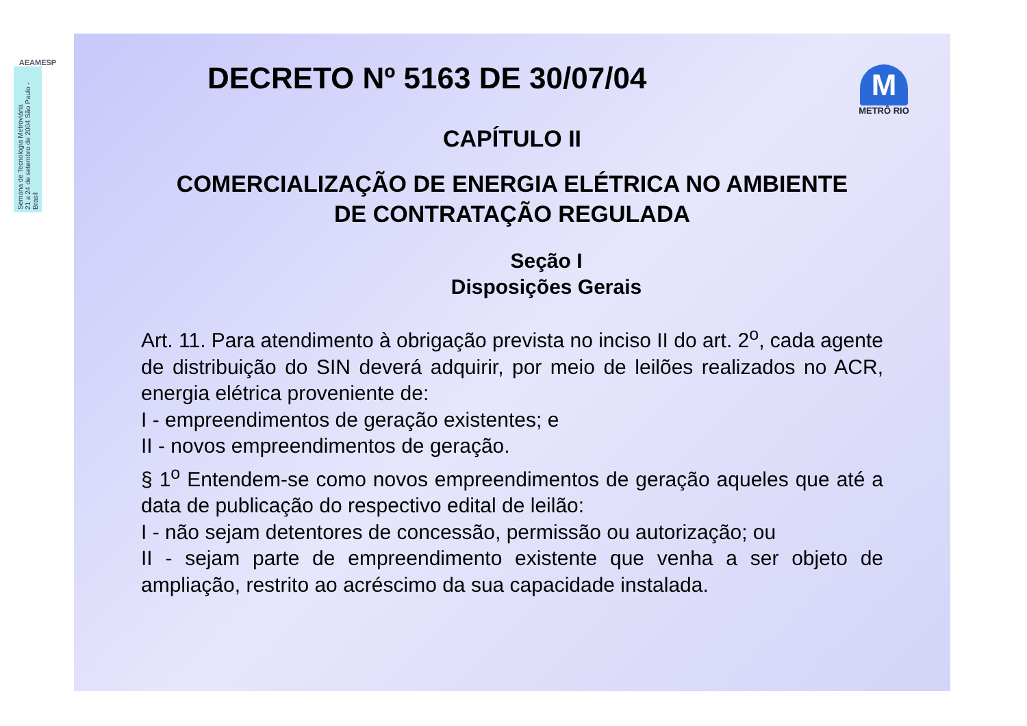AEAMESP
Semana de Tecnologia Metroviária
21 a 24 de setembro de 2004 São Paulo - Brasil
DECRETO Nº 5163 DE 30/07/04
M
METRÔ RIO
CAPÍTULO II
COMERCIALIZAÇÃO DE ENERGIA ELÉTRICA NO AMBIENTE
DE CONTRATAÇÃO REGULADA
Seção I
Disposições Gerais
Art. 11. Para atendimento à obrigação prevista no inciso II do art. 2<sup>o</sup>, cada agente de distribuição do SIN deverá adquirir, por meio de leilões realizados no ACR, energia elétrica proveniente de:
I - empreendimentos de geração existentes; e
II - novos empreendimentos de geração.
§ 1<sup>o</sup> Entendem-se como novos empreendimentos de geração aqueles que até a data de publicação do respectivo edital de leilão:
I - não sejam detentores de concessão, permissão ou autorização; ou
II - sejam parte de empreendimento existente que venha a ser objeto de ampliação, restrito ao acréscimo da sua capacidade instalada.